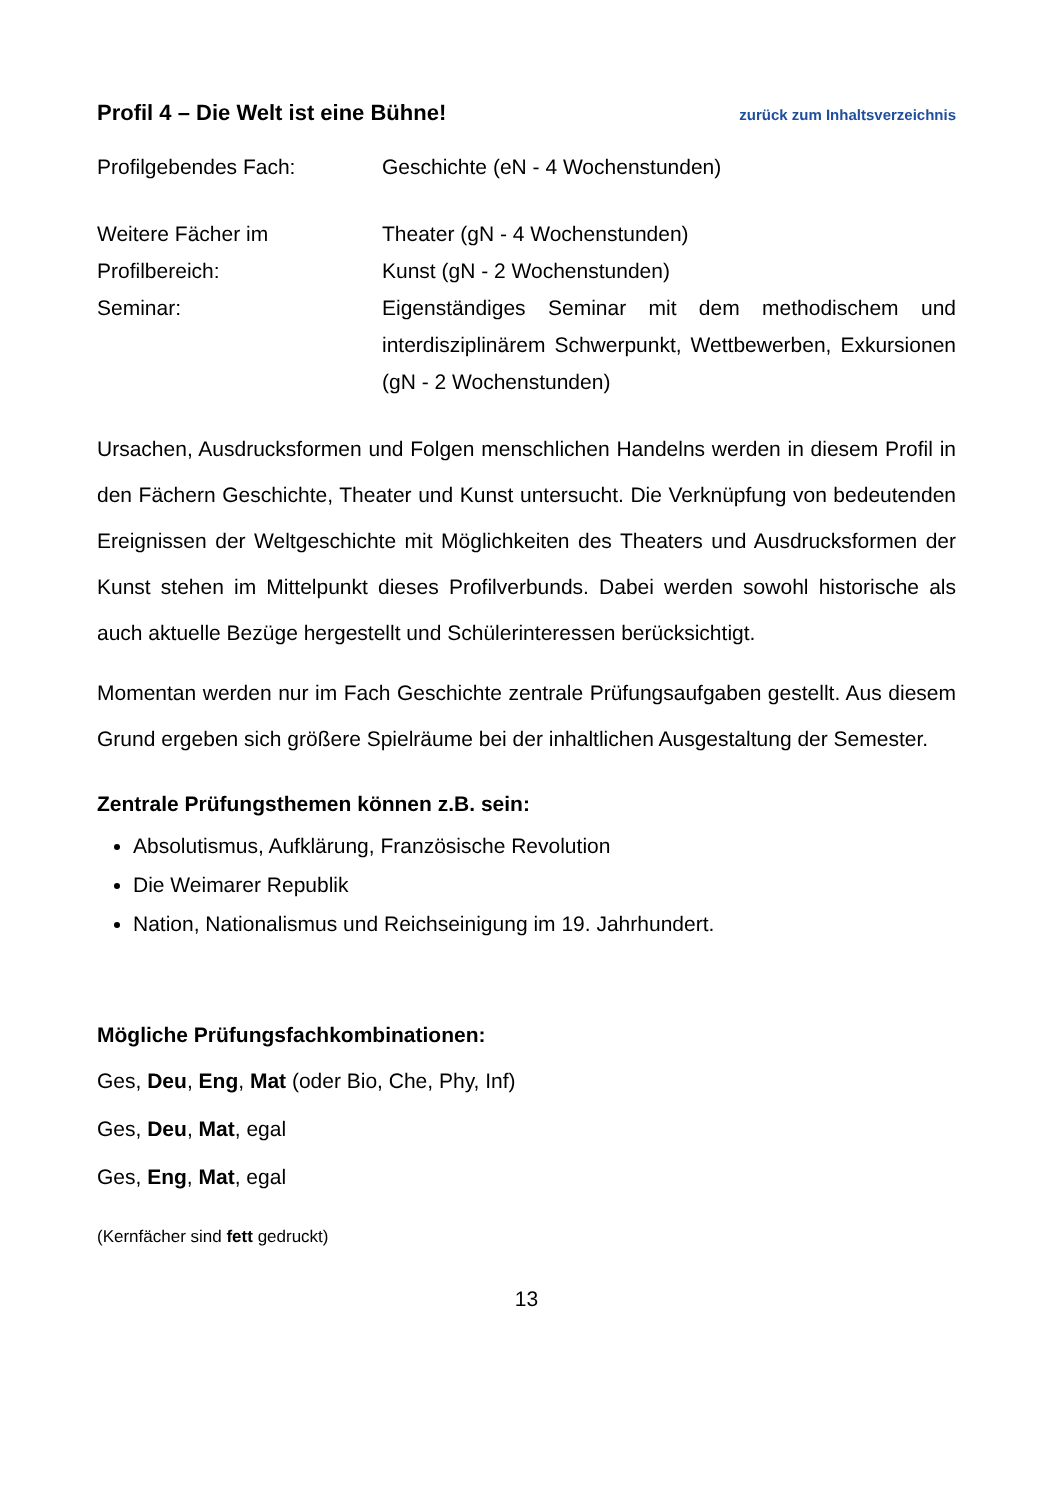Profil 4 – Die Welt ist eine Bühne! zurück zum Inhaltsverzeichnis
Profilgebendes Fach: Geschichte (eN - 4 Wochenstunden)
Weitere Fächer im
Profilbereich:
Theater (gN - 4 Wochenstunden)
Kunst (gN - 2 Wochenstunden)
Seminar: Eigenständiges Seminar mit dem methodischem und interdisziplinärem Schwerpunkt, Wettbewerben, Exkursionen (gN - 2 Wochenstunden)
Ursachen, Ausdrucksformen und Folgen menschlichen Handelns werden in diesem Profil in den Fächern Geschichte, Theater und Kunst untersucht. Die Verknüpfung von bedeutenden Ereignissen der Weltgeschichte mit Möglichkeiten des Theaters und Ausdrucksformen der Kunst stehen im Mittelpunkt dieses Profilverbunds. Dabei werden sowohl historische als auch aktuelle Bezüge hergestellt und Schülerinteressen berücksichtigt.
Momentan werden nur im Fach Geschichte zentrale Prüfungsaufgaben gestellt. Aus diesem Grund ergeben sich größere Spielräume bei der inhaltlichen Ausgestaltung der Semester.
Zentrale Prüfungsthemen können z.B. sein:
Absolutismus, Aufklärung, Französische Revolution
Die Weimarer Republik
Nation, Nationalismus und Reichseinigung im 19. Jahrhundert.
Mögliche Prüfungsfachkombinationen:
Ges, Deu, Eng, Mat (oder Bio, Che, Phy, Inf)
Ges, Deu, Mat, egal
Ges, Eng, Mat, egal
(Kernfächer sind fett gedruckt)
13